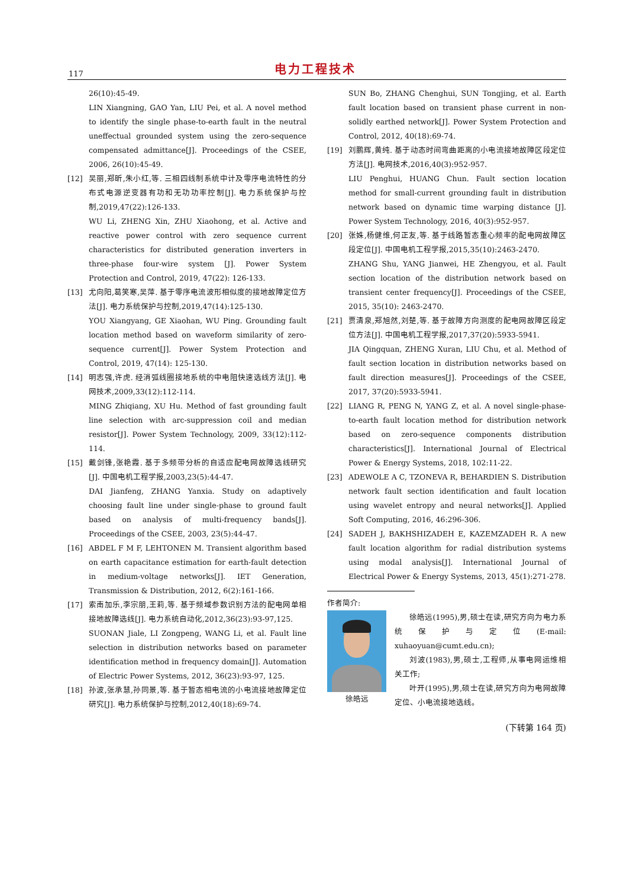117 电力工程技术
26(10):45-49.
LIN Xiangning, GAO Yan, LIU Pei, et al. A novel method to identify the single phase-to-earth fault in the neutral uneffectual grounded system using the zero-sequence compensated admittance[J]. Proceedings of the CSEE, 2006, 26(10):45-49.
[12] 吴丽,郑昕,朱小红,等. 三相四线制系统中计及零序电流特性的分布式电源逆变器有功和无功功率控制[J]. 电力系统保护与控制,2019,47(22):126-133.
WU Li, ZHENG Xin, ZHU Xiaohong, et al. Active and reactive power control with zero sequence current characteristics for distributed generation inverters in three-phase four-wire system [J]. Power System Protection and Control, 2019, 47(22): 126-133.
[13] 尤向阳,葛笑寒,吴萍. 基于零序电流波形相似度的接地故障定位方法[J]. 电力系统保护与控制,2019,47(14):125-130.
YOU Xiangyang, GE Xiaohan, WU Ping. Grounding fault location method based on waveform similarity of zero-sequence current[J]. Power System Protection and Control, 2019, 47(14): 125-130.
[14] 明志强,许虎. 经消弧线圈接地系统的中电阻快速选线方法[J]. 电网技术,2009,33(12):112-114.
MING Zhiqiang, XU Hu. Method of fast grounding fault line selection with arc-suppression coil and median resistor[J]. Power System Technology, 2009, 33(12):112-114.
[15] 戴剑锋,张艳霞. 基于多频带分析的自适应配电网故障选线研究[J]. 中国电机工程学报,2003,23(5):44-47.
DAI Jianfeng, ZHANG Yanxia. Study on adaptively choosing fault line under single-phase to ground fault based on analysis of multi-frequency bands[J]. Proceedings of the CSEE, 2003, 23(5):44-47.
[16] ABDEL F M F, LEHTONEN M. Transient algorithm based on earth capacitance estimation for earth-fault detection in medium-voltage networks[J]. IET Generation, Transmission & Distribution, 2012, 6(2):161-166.
[17] 索南加乐,李宗朋,王莉,等. 基于频域参数识别方法的配电网单相接地故障选线[J]. 电力系统自动化,2012,36(23):93-97,125.
SUONAN Jiale, LI Zongpeng, WANG Li, et al. Fault line selection in distribution networks based on parameter identification method in frequency domain[J]. Automation of Electric Power Systems, 2012, 36(23):93-97, 125.
[18] 孙波,张承慧,孙同景,等. 基于暂态相电流的小电流接地故障定位研究[J]. 电力系统保护与控制,2012,40(18):69-74.
SUN Bo, ZHANG Chenghui, SUN Tongjing, et al. Earth fault location based on transient phase current in non-solidly earthed network[J]. Power System Protection and Control, 2012, 40(18):69-74.
[19] 刘鹏辉,黄纯. 基于动态时间弯曲距离的小电流接地故障区段定位方法[J]. 电网技术,2016,40(3):952-957.
LIU Penghui, HUANG Chun. Fault section location method for small-current grounding fault in distribution network based on dynamic time warping distance [J]. Power System Technology, 2016, 40(3):952-957.
[20] 张姝,杨健维,何正友,等. 基于线路暂态重心频率的配电网故障区段定位[J]. 中国电机工程学报,2015,35(10):2463-2470.
ZHANG Shu, YANG Jianwei, HE Zhengyou, et al. Fault section location of the distribution network based on transient center frequency[J]. Proceedings of the CSEE, 2015, 35(10): 2463-2470.
[21] 贾清泉,郑旭然,刘楚,等. 基于故障方向测度的配电网故障区段定位方法[J]. 中国电机工程学报,2017,37(20):5933-5941.
JIA Qingquan, ZHENG Xuran, LIU Chu, et al. Method of fault section location in distribution networks based on fault direction measures[J]. Proceedings of the CSEE, 2017, 37(20):5933-5941.
[22] LIANG R, PENG N, YANG Z, et al. A novel single-phase-to-earth fault location method for distribution network based on zero-sequence components distribution characteristics[J]. International Journal of Electrical Power & Energy Systems, 2018, 102:11-22.
[23] ADEWOLE A C, TZONEVA R, BEHARDIEN S. Distribution network fault section identification and fault location using wavelet entropy and neural networks[J]. Applied Soft Computing, 2016, 46:296-306.
[24] SADEH J, BAKHSHIZADEH E, KAZEMZADEH R. A new fault location algorithm for radial distribution systems using modal analysis[J]. International Journal of Electrical Power & Energy Systems, 2013, 45(1):271-278.
作者简介:
徐皓远 徐皓远(1995),男,硕士在读,研究方向为电力系统保护与定位(E-mail: xuhaoyuan@cumt.edu.cn);
刘波(1983),男,硕士,工程师,从事电网运维相关工作;
叶开(1995),男,硕士在读,研究方向为电网故障定位、小电流接地选线。
(下转第 164 页)